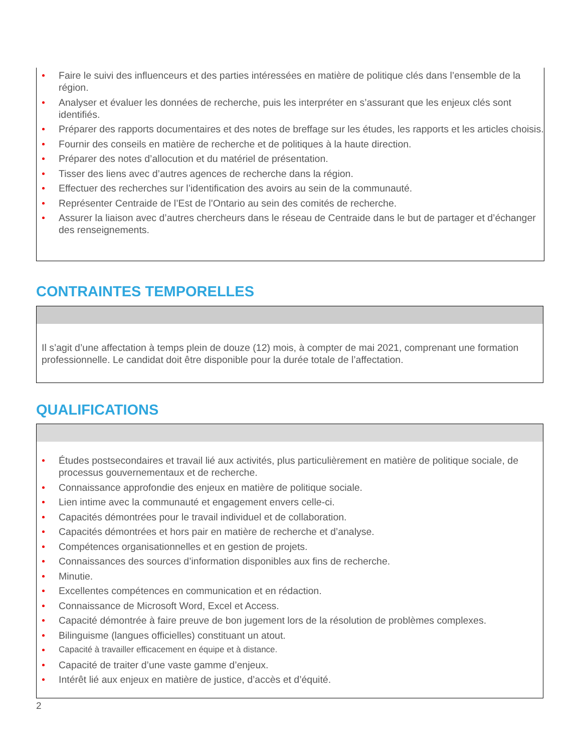Faire le suivi des influenceurs et des parties intéressées en matière de politique clés dans l’ensemble de la région.
Analyser et évaluer les données de recherche, puis les interpréter en s’assurant que les enjeux clés sont identifiés.
Préparer des rapports documentaires et des notes de breffage sur les études, les rapports et les articles choisis.
Fournir des conseils en matière de recherche et de politiques à la haute direction.
Préparer des notes d’allocution et du matériel de présentation.
Tisser des liens avec d’autres agences de recherche dans la région.
Effectuer des recherches sur l’identification des avoirs au sein de la communauté.
Représenter Centraide de l’Est de l’Ontario au sein des comités de recherche.
Assurer la liaison avec d’autres chercheurs dans le réseau de Centraide dans le but de partager et d’échanger des renseignements.
CONTRAINTES TEMPORELLES
Il s’agit d’une affectation à temps plein de douze (12) mois, à compter de mai 2021, comprenant une formation professionnelle. Le candidat doit être disponible pour la durée totale de l’affectation.
QUALIFICATIONS
Études postsecondaires et travail lié aux activités, plus particulièrement en matière de politique sociale, de processus gouvernementaux et de recherche.
Connaissance approfondie des enjeux en matière de politique sociale.
Lien intime avec la communauté et engagement envers celle-ci.
Capacités démontrées pour le travail individuel et de collaboration.
Capacités démontrées et hors pair en matière de recherche et d’analyse.
Compétences organisationnelles et en gestion de projets.
Connaissances des sources d’information disponibles aux fins de recherche.
Minutie.
Excellentes compétences en communication et en rédaction.
Connaissance de Microsoft Word, Excel et Access.
Capacité démontrée à faire preuve de bon jugement lors de la résolution de problèmes complexes.
Bilinguisme (langues officielles) constituant un atout.
Capacité à travailler efficacement en équipe et à distance.
Capacité de traiter d’une vaste gamme d’enjeux.
Intérêt lié aux enjeux en matière de justice, d’accès et d’équité.
2